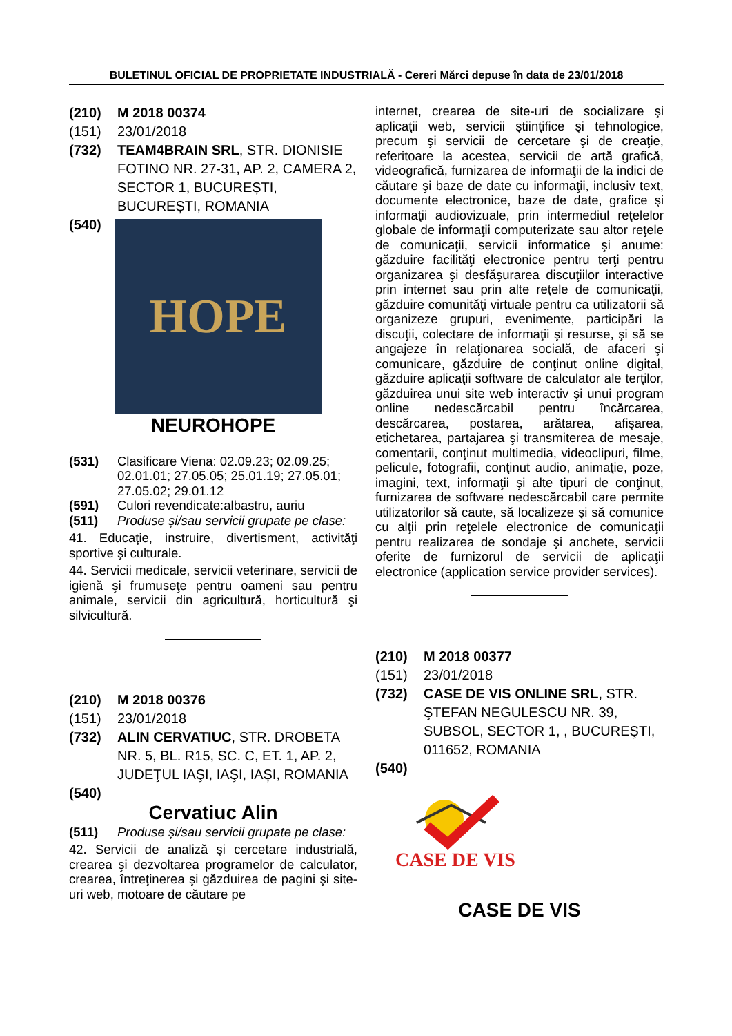BULETINUL OFICIAL DE PROPRIETATE INDUSTRIALĂ - Cereri Mărci depuse în data de 23/01/2018
(210) M 2018 00374
(151) 23/01/2018
(732) TEAM4BRAIN SRL, STR. DIONISIE FOTINO NR. 27-31, AP. 2, CAMERA 2, SECTOR 1, BUCUREȘTI, BUCUREȘTI, ROMANIA
(540)
HOPE
NEUROHOPE
(531) Clasificare Viena: 02.09.23; 02.09.25; 02.01.01; 27.05.05; 25.01.19; 27.05.01; 27.05.02; 29.01.12
(591) Culori revendicate:albastru, auriu
(511) Produse și/sau servicii grupate pe clase:
41. Educaţie, instruire, divertisment, activităţi sportive şi culturale.
44. Servicii medicale, servicii veterinare, servicii de igienă şi frumuseţe pentru oameni sau pentru animale, servicii din agricultură, horticultură şi silvicultură.
(210) M 2018 00376
(151) 23/01/2018
(732) ALIN CERVATIUC, STR. DROBETA NR. 5, BL. R15, SC. C, ET. 1, AP. 2, JUDEŢUL IAŞI, IAŞI, IAȘI, ROMANIA
(540)
Cervatiuc Alin
(511) Produse și/sau servicii grupate pe clase:
42. Servicii de analiză şi cercetare industrială, crearea şi dezvoltarea programelor de calculator, crearea, întreţinerea şi găzduirea de pagini şi site-uri web, motoare de căutare pe
internet, crearea de site-uri de socializare şi aplicaţii web, servicii ştiinţifice şi tehnologice, precum şi servicii de cercetare şi de creaţie, referitoare la acestea, servicii de artă grafică, videografică, furnizarea de informaţii de la indici de căutare şi baze de date cu informaţii, inclusiv text, documente electronice, baze de date, grafice şi informaţii audiovizuale, prin intermediul reţelelor globale de informaţii computerizate sau altor reţele de comunicaţii, servicii informatice şi anume: găzduire facilităţi electronice pentru terţi pentru organizarea şi desfăşurarea discuţiilor interactive prin internet sau prin alte reţele de comunicaţii, găzduire comunităţi virtuale pentru ca utilizatorii să organizeze grupuri, evenimente, participări la discuţii, colectare de informaţii şi resurse, şi să se angajeze în relaţionarea socială, de afaceri şi comunicare, găzduire de conţinut online digital, găzduire aplicaţii software de calculator ale terţilor, găzduirea unui site web interactiv şi unui program online nedescărcabil pentru încărcarea, descărcarea, postarea, arătarea, afişarea, etichetarea, partajarea şi transmiterea de mesaje, comentarii, conţinut multimedia, videoclipuri, filme, pelicule, fotografii, conţinut audio, animaţie, poze, imagini, text, informaţii şi alte tipuri de conţinut, furnizarea de software nedescărcabil care permite utilizatorilor să caute, să localizeze şi să comunice cu alţii prin reţelele electronice de comunicaţii pentru realizarea de sondaje şi anchete, servicii oferite de furnizorul de servicii de aplicaţii electronice (application service provider services).
(210) M 2018 00377
(151) 23/01/2018
(732) CASE DE VIS ONLINE SRL, STR. ŞTEFAN NEGULESCU NR. 39, SUBSOL, SECTOR 1, , BUCUREŞTI, 011652, ROMANIA
(540)
CASE DE VIS
CASE DE VIS